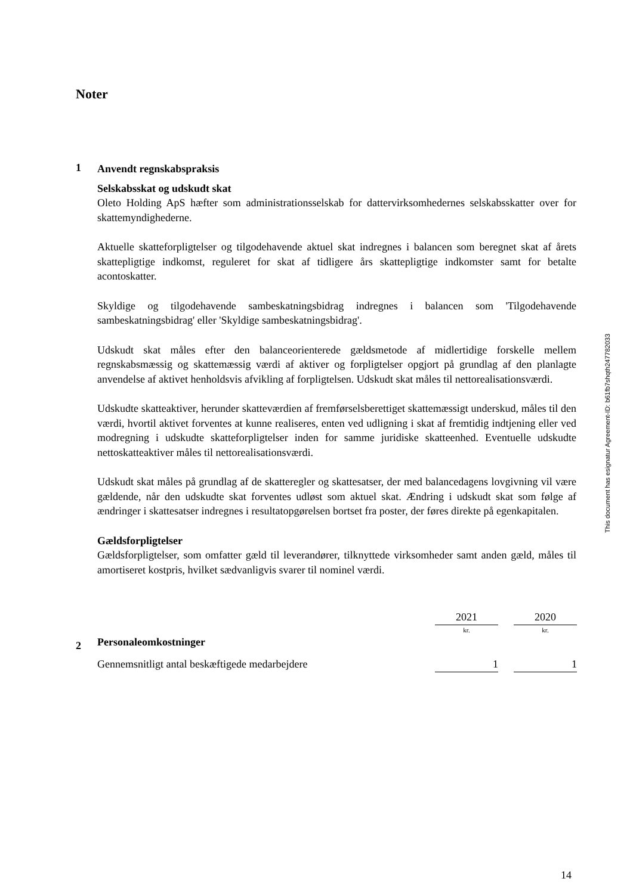Noter
1
Anvendt regnskabspraksis
Selskabsskat og udskudt skat
Oleto Holding ApS hæfter som administrationsselskab for dattervirksomhedernes selskabs­skatter over for skattemyndighederne.
Aktuelle skatteforpligtelser og tilgodehavende aktuel skat indregnes i balancen som beregnet skat af årets skattepligtige indkomst, reguleret for skat af tidligere års skattepligtige ind­komster samt for betalte acontoskatter.
Skyldige og tilgodehavende sambeskatningsbidrag indregnes i balancen som 'Tilgodehavende sambeskatningsbidrag' eller 'Skyldige sambeskatningsbidrag'.
Udskudt skat måles efter den balanceorienterede gældsmetode af midlertidige forskelle mel­lem regnskabsmæssig og skattemæssig værdi af aktiver og forpligtelser opgjort på grundlag af den planlagte anvendelse af aktivet henholdsvis afvikling af forpligtelsen. Udskudt skat måles til nettorealisationsværdi.
Udskudte skatteaktiver, herunder skatteværdien af fremførselsberettiget skattemæssigt un­derskud, måles til den værdi, hvortil aktivet forventes at kunne realiseres, enten ved udlig­ning i skat af fremtidig indtjening eller ved modregning i udskudte skatteforpligtelser inden for samme juridiske skatteenhed. Eventuelle udskudte nettoskatteaktiver måles til nettorealisationsværdi.
Udskudt skat måles på grundlag af de skatteregler og skattesatser, der med balancedagens lovgivning vil være gældende, når den udskudte skat forventes udløst som aktuel skat. Æn­dring i udskudt skat som følge af ændringer i skattesatser indregnes i resultatopgørelsen bortset fra poster, der føres direkte på egenkapitalen.
Gældsforpligtelser
Gældsforpligtelser, som omfatter gæld til leverandører, tilknyttede virksomheder samt anden gæld, måles til amortiseret kostpris, hvilket sædvanligvis svarer til nominel værdi.
| | | 2021 | | 2020 |
| | | kr. | | kr. |
| 2 | Personaleomkostninger | | | |
| | Gennemsnitligt antal beskæftigede medarbejdere | 1 | | 1 |
This document has esignatur Agreement-ID: b61fb7shqth247782033
14